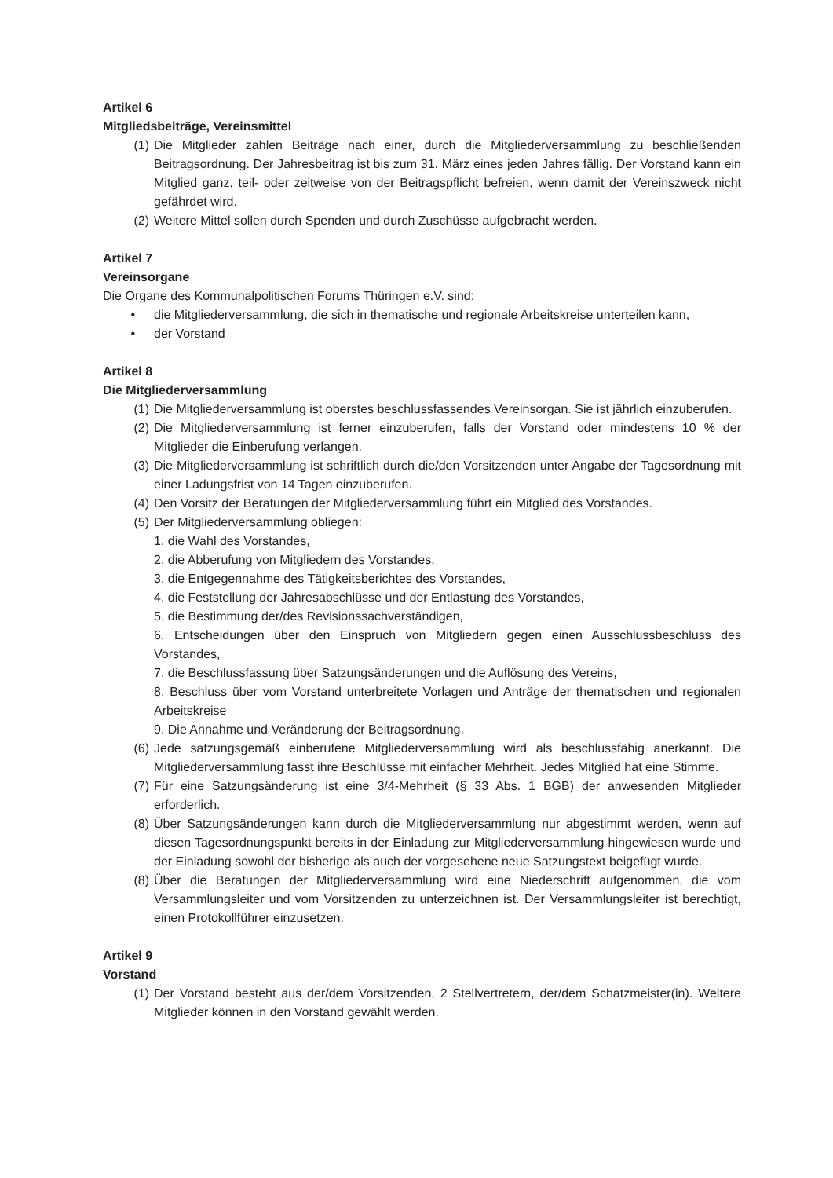Artikel 6
Mitgliedsbeiträge, Vereinsmittel
(1) Die Mitglieder zahlen Beiträge nach einer, durch die Mitgliederversammlung zu beschließenden Beitragsordnung. Der Jahresbeitrag ist bis zum 31. März eines jeden Jahres fällig. Der Vorstand kann ein Mitglied ganz, teil- oder zeitweise von der Beitragspflicht befreien, wenn damit der Vereinszweck nicht gefährdet wird.
(2) Weitere Mittel sollen durch Spenden und durch Zuschüsse aufgebracht werden.
Artikel 7
Vereinsorgane
Die Organe des Kommunalpolitischen Forums Thüringen e.V. sind:
• die Mitgliederversammlung, die sich in thematische und regionale Arbeitskreise unterteilen kann,
• der Vorstand
Artikel 8
Die Mitgliederversammlung
(1) Die Mitgliederversammlung ist oberstes beschlussfassendes Vereinsorgan. Sie ist jährlich einzuberufen.
(2) Die Mitgliederversammlung ist ferner einzuberufen, falls der Vorstand oder mindestens 10 % der Mitglieder die Einberufung verlangen.
(3) Die Mitgliederversammlung ist schriftlich durch die/den Vorsitzenden unter Angabe der Tagesordnung mit einer Ladungsfrist von 14 Tagen einzuberufen.
(4) Den Vorsitz der Beratungen der Mitgliederversammlung führt ein Mitglied des Vorstandes.
(5) Der Mitgliederversammlung obliegen:
1. die Wahl des Vorstandes,
2. die Abberufung von Mitgliedern des Vorstandes,
3. die Entgegennahme des Tätigkeitsberichtes des Vorstandes,
4. die Feststellung der Jahresabschlüsse und der Entlastung des Vorstandes,
5. die Bestimmung der/des Revisionssachverständigen,
6. Entscheidungen über den Einspruch von Mitgliedern gegen einen Ausschlussbeschluss des Vorstandes,
7. die Beschlussfassung über Satzungsänderungen und die Auflösung des Vereins,
8. Beschluss über vom Vorstand unterbreitete Vorlagen und Anträge der thematischen und regionalen Arbeitskreise
9. Die Annahme und Veränderung der Beitragsordnung.
(6) Jede satzungsgemäß einberufene Mitgliederversammlung wird als beschlussfähig anerkannt. Die Mitgliederversammlung fasst ihre Beschlüsse mit einfacher Mehrheit. Jedes Mitglied hat eine Stimme.
(7) Für eine Satzungsänderung ist eine 3/4-Mehrheit (§ 33 Abs. 1 BGB) der anwesenden Mitglieder erforderlich.
(8) Über Satzungsänderungen kann durch die Mitgliederversammlung nur abgestimmt werden, wenn auf diesen Tagesordnungspunkt bereits in der Einladung zur Mitgliederversammlung hingewiesen wurde und der Einladung sowohl der bisherige als auch der vorgesehene neue Satzungstext beigefügt wurde.
(8) Über die Beratungen der Mitgliederversammlung wird eine Niederschrift aufgenommen, die vom Versammlungsleiter und vom Vorsitzenden zu unterzeichnen ist. Der Versammlungsleiter ist berechtigt, einen Protokollführer einzusetzen.
Artikel 9
Vorstand
(1) Der Vorstand besteht aus der/dem Vorsitzenden, 2 Stellvertretern, der/dem Schatzmeister(in). Weitere Mitglieder können in den Vorstand gewählt werden.